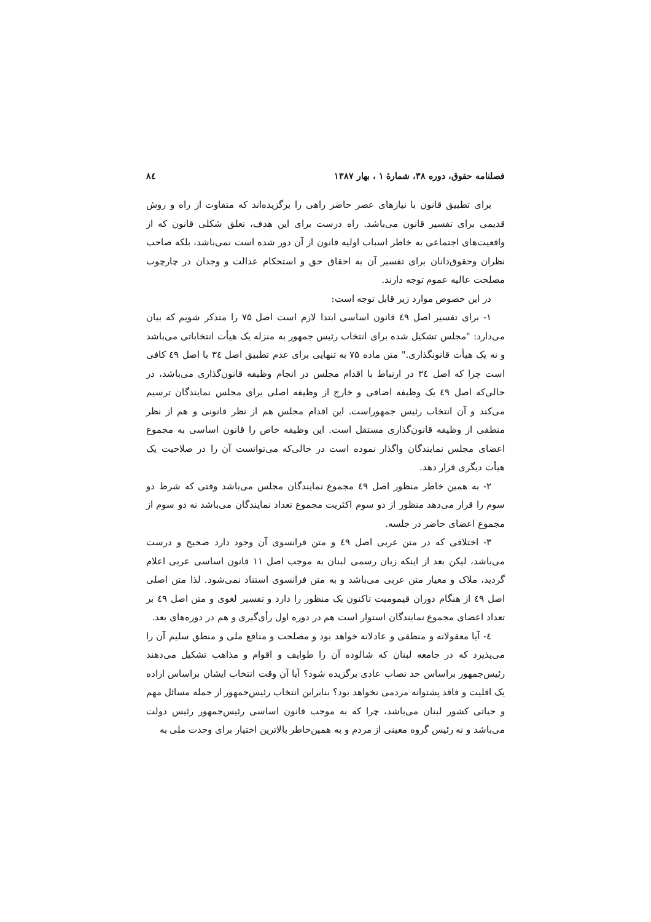فصلنامه حقوق، دوره ۳۸، شمارهٔ ۱ ، بهار ۱۳۸۷ ۸٤
برای تطبیق قانون با نیازهای عصر حاضر راهی را برگزیده‌اند که متفاوت از راه و روش قدیمی برای تفسیر قانون می‌باشد. راه درست برای این هدف، تعلق شکلی قانون که از واقعیت‌های اجتماعی به خاطر اسباب اولیه قانون از آن دور شده است نمی‌باشد، بلکه صاحب نظران وحقوق‌دانان برای تفسیر آن به احقاق حق و استحکام عدالت و وجدان در چارچوب مصلحت عالیه عموم توجه دارند.
در این خصوص موارد زیر قابل توجه است:
۱- برای تفسیر اصل ٤۹ قانون اساسی ابتدا لازم است اصل ۷۵ را متذکر شویم که بیان می‌دارد: "مجلس تشکیل شده برای انتخاب رئیس جمهور به منزله یک هیأت انتخاباتی می‌باشد و نه یک هیأت قانونگذاری." متن ماده ۷۵ به تنهایی برای عدم تطبیق اصل ۳٤ با اصل ٤۹ کافی است چرا که اصل ۳٤ در ارتباط با اقدام مجلس در انجام وظیفه قانون‌گذاری می‌باشد، در حالی‌که اصل ٤۹ یک وظیفه اضافی و خارج از وظیفه اصلی برای مجلس نمایندگان ترسیم می‌کند و آن انتخاب رئیس جمهوراست. این اقدام مجلس هم از نظر قانونی و هم از نظر منطقی از وظیفه قانون‌گذاری مستقل است. این وظیفه خاص را قانون اساسی به مجموع اعضای مجلس نمایندگان واگذار نموده است در حالی‌که می‌توانست آن را در صلاحیت یک هیأت دیگری قرار دهد.
۲- به همین خاطر منظور اصل ٤۹ مجموع نمایندگان مجلس می‌باشد وقتی که شرط دو سوم را قرار می‌دهد منظور از دو سوم اکثریت مجموع تعداد نمایندگان می‌باشد نه دو سوم از مجموع اعضای حاضر در جلسه.
۳- اختلافی که در متن عربی اصل ٤۹ و متن فرانسوی آن وجود دارد صحیح و درست می‌باشد، لیکن بعد از اینکه زبان رسمی لبنان به موجب اصل ۱۱ قانون اساسی عربی اعلام گردید، ملاک و معیار متن عربی می‌باشد و به متن فرانسوی استناد نمی‌شود. لذا متن اصلی اصل ٤۹ از هنگام دوران قیمومیت تاکنون یک منظور را دارد و تفسیر لغوی و متن اصل ٤۹ بر تعداد اعضای مجموع نمایندگان استوار است هم در دوره اول رأی‌گیری و هم در دوره‌های بعد.
٤- آیا معقولانه و منطقی و عادلانه خواهد بود و مصلحت و منافع ملی و منطق سلیم آن را می‌پذیرد که در جامعه لبنان که شالوده آن را طوایف و اقوام و مذاهب تشکیل می‌دهند رئیس‌جمهور براساس حد نصاب عادی برگزیده شود؟ آیا آن وقت انتخاب ایشان براساس اراده یک اقلیت و فاقد پشتوانه مردمی نخواهد بود؟ بنابراین انتخاب رئیس‌جمهور از جمله مسائل مهم و حیاتی کشور لبنان می‌باشد، چرا که به موجب قانون اساسی رئیس‌جمهور رئیس دولت می‌باشد و نه رئیس گروه معینی از مردم و به همین‌خاطر بالاترین اختیار برای وحدت ملی به